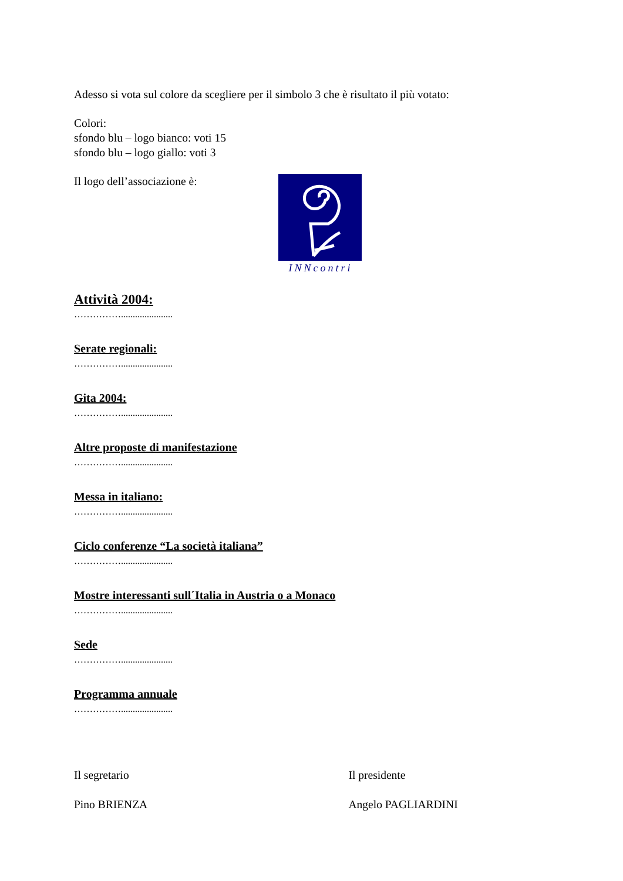Adesso si vota sul colore da scegliere per il simbolo 3 che è risultato il più votato:
Colori:
sfondo blu – logo bianco: voti 15
sfondo blu – logo giallo: voti 3
Il logo dell’associazione è: INNcontri
Attività 2004:
……………......................
Serate regionali:
……………......................
Gita 2004:
……………......................
Altre proposte di manifestazione
……………......................
Messa in italiano:
……………......................
Ciclo conferenze “La società italiana”
……………......................
Mostre interessanti sull´Italia in Austria o a Monaco
……………......................
Sede
……………......................
Programma annuale
……………......................
Il segretario
Pino BRIENZA
Il presidente
Angelo PAGLIARDINI